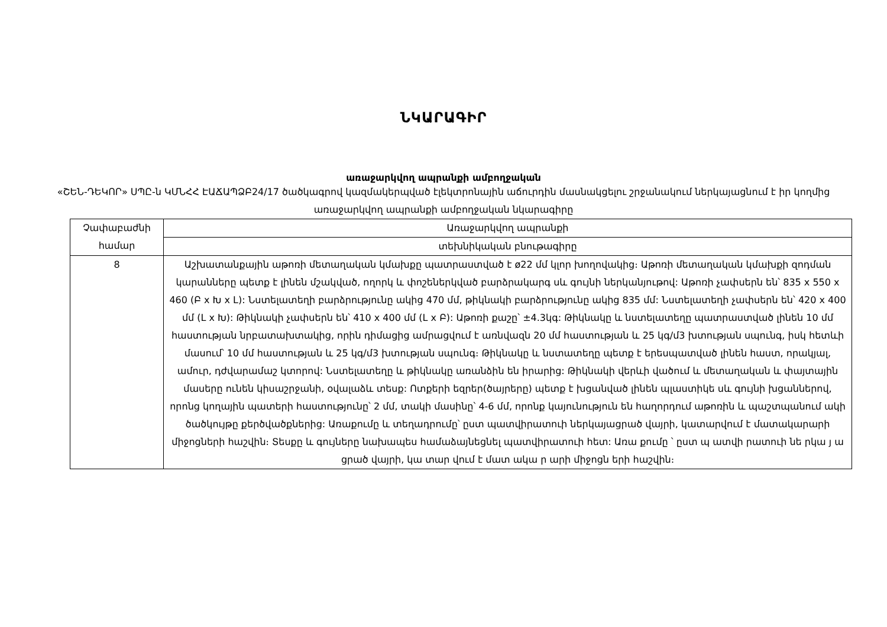ՆԿԱՐԱԳԻՐ
առաջարկվող ապրանքի ամբողջական
«ՇԵՆ-ԴԵԿՈՐ» ՍՊԸ-ն ԿՄՆՀՀ ԷԱՃԱՊՁԲ24/17 ծածկագրով կազմակերպված էլեկտրոնային աճուրդին մասնակցելու շրջանակում ներկայացնում է իր կողմից առաջարկվող ապրանքի ամբողջական նկարագիրը
| Չափաբաժնի համար | Առաջարկվող ապրանքի |
| --- | --- |
| | տեխնիկական բնութագիրը |
| 8 | Աշխատանքային աթոռի մետաղական կմախքը պատրաստված է ø22 մմ կլոր խողովակից։ Աթոռի մետաղական կմախքի զոդման կարանները պետք է լինեն մշակված, ողորկ և փոշեներկված բարձրակարգ սև գույնի ներկանյութով: Աթոռի չափսերն են՝ 835 x 550 x 460 (Բ x Խ x L): Նստելատեղի բարձրությունը ակից 470 մմ, թիկնակի բարձրությունը ակից 835 մմ: Նստելատեղի չափսերն են՝ 420 x 400 մմ (L x Խ): Թիկնակի չափսերն են՝ 410 x 400 մմ (L x Բ): Աթոռի քաշը՝ ±4.3կգ: Թիկնակը և նստելատեղը պատրաստված լինեն 10 մմ հաստության նրբատախտակից, որին դիմացից ամրացվում է առնվազն 20 մմ հաստության և 25 կգ/մ3 խտության սպունգ, իսկ հետևի մասում՝ 10 մմ հաստության և 25 կգ/մ3 խտության սպունգ։ Թիկնակը և նստատեղը պետք է երեսպատված լինեն հաստ, որակյալ, ամուր, դժվարամաշ կտորով: Նստելատեղը և թիկնակը առանձին են իրարից: Թիկնակի վերևի վածում և մետաղական և փայտային մասերը ունեն կիսաշրջանի, օվալաձև տեսք: Ոտքերի եզրեր(ծայրերը) պետք է խցանված լինեն պլաստիկե սև գույնի խցաններով, որոնց կողային պատերի հաստությունը՝ 2 մմ, տակի մասինը՝ 4-6 մմ, որոնք կայունություն են հաղորդում աթոռին և պաշտպանում ակի ծածկույթը քերծվածքներից: Առաքումը և տեղադրումը՝ ըստ պատվիրատուի ներկայացրած վայրի, կատարվում է մատակարարի միջոցների հաշվին։ Տեսքը և գույները նախապես համաձայնեցնել պատվիրատուի հետ: Առա քումը ՝ ըստ պ ատվի րատուի նե րկա յ ա ցրած վայրի, կա տար վում է մատ ակա ր արի միջոցն երի հաշվին։ |